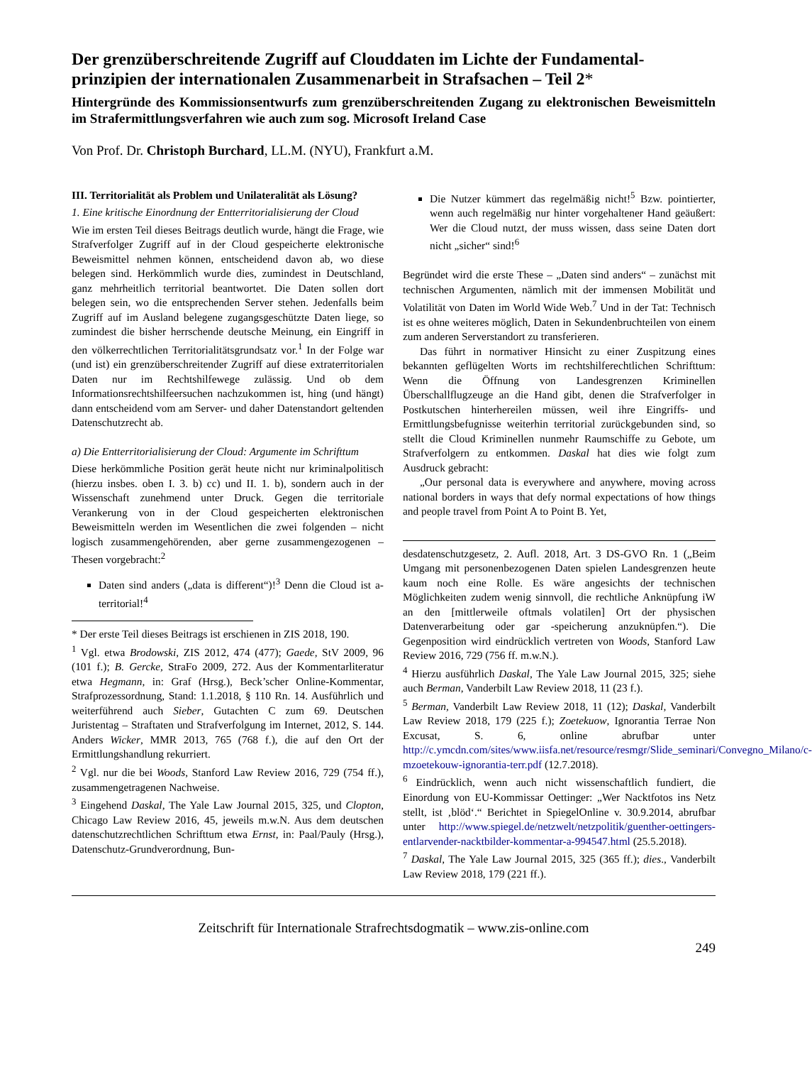Der grenzüberschreitende Zugriff auf Clouddaten im Lichte der Fundamental-prinzipien der internationalen Zusammenarbeit in Strafsachen – Teil 2*
Hintergründe des Kommissionsentwurfs zum grenzüberschreitenden Zugang zu elektronischen Beweismitteln im Strafermittlungsverfahren wie auch zum sog. Microsoft Ireland Case
Von Prof. Dr. Christoph Burchard, LL.M. (NYU), Frankfurt a.M.
III. Territorialität als Problem und Unilateralität als Lösung?
1. Eine kritische Einordnung der Entterritorialisierung der Cloud
Wie im ersten Teil dieses Beitrags deutlich wurde, hängt die Frage, wie Strafverfolger Zugriff auf in der Cloud gespeicherte elektronische Beweismittel nehmen können, entscheidend davon ab, wo diese belegen sind. Herkömmlich wurde dies, zumindest in Deutschland, ganz mehrheitlich territorial beantwortet. Die Daten sollen dort belegen sein, wo die entsprechenden Server stehen. Jedenfalls beim Zugriff auf im Ausland belegene zugangsgeschützte Daten liege, so zumindest die bisher herrschende deutsche Meinung, ein Eingriff in den völkerrechtlichen Territorialitätsgrundsatz vor.<sup>1</sup> In der Folge war (und ist) ein grenzüberschreitender Zugriff auf diese extraterritorialen Daten nur im Rechtshilfewege zulässig. Und ob dem Informationsrechtshilfeersuchen nachzukommen ist, hing (und hängt) dann entscheidend vom am Server- und daher Datenstandort geltenden Datenschutzrecht ab.
a) Die Entterritorialisierung der Cloud: Argumente im Schrifttum
Diese herkömmliche Position gerät heute nicht nur kriminalpolitisch (hierzu insbes. oben I. 3. b) cc) und II. 1. b), sondern auch in der Wissenschaft zunehmend unter Druck. Gegen die territoriale Verankerung von in der Cloud gespeicherten elektronischen Beweismitteln werden im Wesentlichen die zwei folgenden – nicht logisch zusammengehörenden, aber gerne zusammengezogenen – Thesen vorgebracht:<sup>2</sup>
Daten sind anders („data is different“)!<sup>3</sup> Denn die Cloud ist a-territorial!<sup>4</sup>
* Der erste Teil dieses Beitrags ist erschienen in ZIS 2018, 190.
<sup>1</sup> Vgl. etwa Brodowski, ZIS 2012, 474 (477); Gaede, StV 2009, 96 (101 f.); B. Gercke, StraFo 2009, 272. Aus der Kommentarliteratur etwa Hegmann, in: Graf (Hrsg.), Beck’scher Online-Kommentar, Strafprozessordnung, Stand: 1.1.2018, § 110 Rn. 14. Ausführlich und weiterführend auch Sieber, Gutachten C zum 69. Deutschen Juristentag – Straftaten und Strafverfolgung im Internet, 2012, S. 144. Anders Wicker, MMR 2013, 765 (768 f.), die auf den Ort der Ermittlungshandlung rekurriert.
<sup>2</sup> Vgl. nur die bei Woods, Stanford Law Review 2016, 729 (754 ff.), zusammengetragenen Nachweise.
<sup>3</sup> Eingehend Daskal, The Yale Law Journal 2015, 325, und Clopton, Chicago Law Review 2016, 45, jeweils m.w.N. Aus dem deutschen datenschutzrechtlichen Schrifttum etwa Ernst, in: Paal/Pauly (Hrsg.), Datenschutz-Grundverordnung, Bun-
Die Nutzer kümmert das regelmäßig nicht!<sup>5</sup> Bzw. pointierter, wenn auch regelmäßig nur hinter vorgehaltener Hand geäußert: Wer die Cloud nutzt, der muss wissen, dass seine Daten dort nicht „sicher“ sind!<sup>6</sup>
Begründet wird die erste These – „Daten sind anders“ – zunächst mit technischen Argumenten, nämlich mit der immensen Mobilität und Volatilität von Daten im World Wide Web.<sup>7</sup> Und in der Tat: Technisch ist es ohne weiteres möglich, Daten in Sekundenbruchteilen von einem zum anderen Serverstandort zu transferieren.
Das führt in normativer Hinsicht zu einer Zuspitzung eines bekannten geflügelten Worts im rechtshilferechtlichen Schrifttum: Wenn die Öffnung von Landesgrenzen Kriminellen Überschallflugzeuge an die Hand gibt, denen die Strafverfolger in Postkutschen hinterhereilen müssen, weil ihre Eingriffs- und Ermittlungsbefugnisse weiterhin territorial zurückgebunden sind, so stellt die Cloud Kriminellen nunmehr Raumschiffe zu Gebote, um Strafverfolgern zu entkommen. Daskal hat dies wie folgt zum Ausdruck gebracht:
„Our personal data is everywhere and anywhere, moving across national borders in ways that defy normal expectations of how things and people travel from Point A to Point B. Yet,
desdatenschutzgesetz, 2. Aufl. 2018, Art. 3 DS-GVO Rn. 1 („Beim Umgang mit personenbezogenen Daten spielen Landesgrenzen heute kaum noch eine Rolle. Es wäre angesichts der technischen Möglichkeiten zudem wenig sinnvoll, die rechtliche Anknüpfung iW an den [mittlerweile oftmals volatilen] Ort der physischen Datenverarbeitung oder gar -speicherung anzuknüpfen.“). Die Gegenposition wird eindrücklich vertreten von Woods, Stanford Law Review 2016, 729 (756 ff. m.w.N.).
<sup>4</sup> Hierzu ausführlich Daskal, The Yale Law Journal 2015, 325; siehe auch Berman, Vanderbilt Law Review 2018, 11 (23 f.).
<sup>5</sup> Berman, Vanderbilt Law Review 2018, 11 (12); Daskal, Vanderbilt Law Review 2018, 179 (225 f.); Zoetekuow, Ignorantia Terrae Non Excusat, S. 6, online abrufbar unter http://c.ymcdn.com/sites/www.iisfa.net/resource/resmgr/Slide_seminari/Convegno_Milano/c-mzoetekouw-ignorantia-terr.pdf (12.7.2018).
<sup>6</sup> Eindrücklich, wenn auch nicht wissenschaftlich fundiert, die Einordung von EU-Kommissar Oettinger: „Wer Nacktfotos ins Netz stellt, ist ‚blöd‘.“ Berichtet in SpiegelOnline v. 30.9.2014, abrufbar unter http://www.spiegel.de/netzwelt/netzpolitik/guenther-oettingers-entlarvender-nacktbilder-kommentar-a-994547.html (25.5.2018).
<sup>7</sup> Daskal, The Yale Law Journal 2015, 325 (365 ff.); dies., Vanderbilt Law Review 2018, 179 (221 ff.).
Zeitschrift für Internationale Strafrechtsdogmatik – www.zis-online.com
249